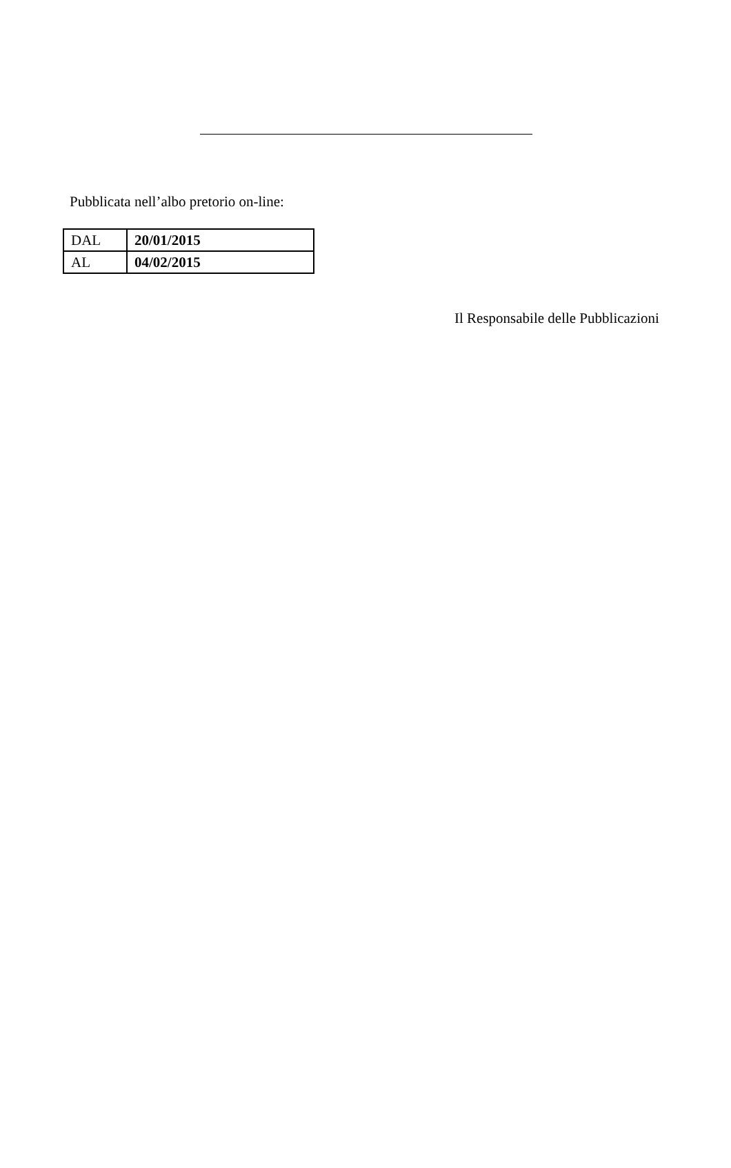Pubblicata nell’albo pretorio on-line:
| DAL | 20/01/2015 |
| AL | 04/02/2015 |
Il Responsabile delle Pubblicazioni